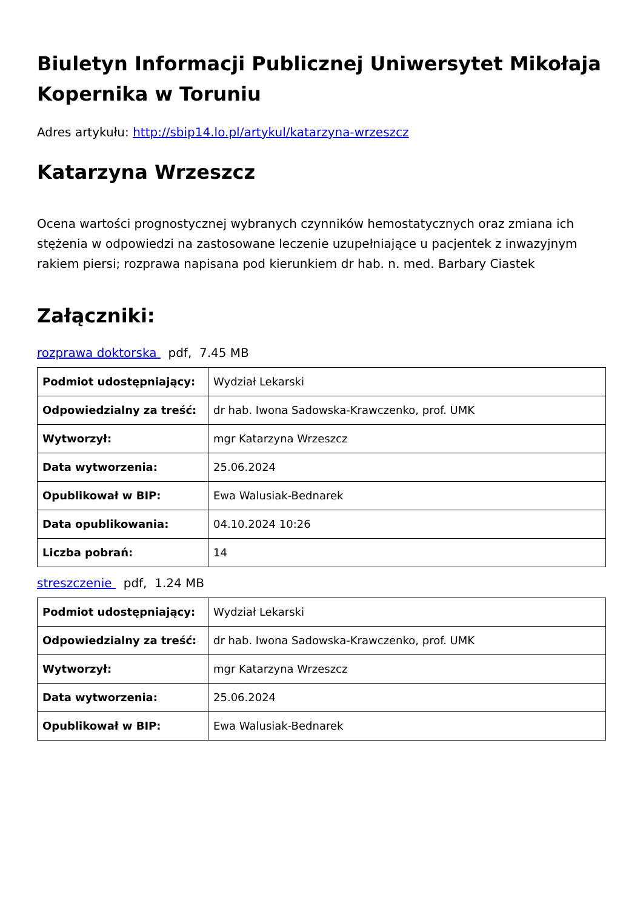Biuletyn Informacji Publicznej Uniwersytet Mikołaja Kopernika w Toruniu
Adres artykułu: http://sbip14.lo.pl/artykul/katarzyna-wrzeszcz
Katarzyna Wrzeszcz
Ocena wartości prognostycznej wybranych czynników hemostatycznych oraz zmiana ich stężenia w odpowiedzi na zastosowane leczenie uzupełniające u pacjentek z inwazyjnym rakiem piersi; rozprawa napisana pod kierunkiem dr hab. n. med. Barbary Ciastek
Załączniki:
rozprawa doktorska pdf, 7.45 MB
| Podmiot udostępniający: | Wydział Lekarski |
| Odpowiedzialny za treść: | dr hab. Iwona Sadowska-Krawczenko, prof. UMK |
| Wytworzył: | mgr Katarzyna Wrzeszcz |
| Data wytworzenia: | 25.06.2024 |
| Opublikował w BIP: | Ewa Walusiak-Bednarek |
| Data opublikowania: | 04.10.2024 10:26 |
| Liczba pobrań: | 14 |
streszczenie pdf, 1.24 MB
| Podmiot udostępniający: | Wydział Lekarski |
| Odpowiedzialny za treść: | dr hab. Iwona Sadowska-Krawczenko, prof. UMK |
| Wytworzył: | mgr Katarzyna Wrzeszcz |
| Data wytworzenia: | 25.06.2024 |
| Opublikował w BIP: | Ewa Walusiak-Bednarek |